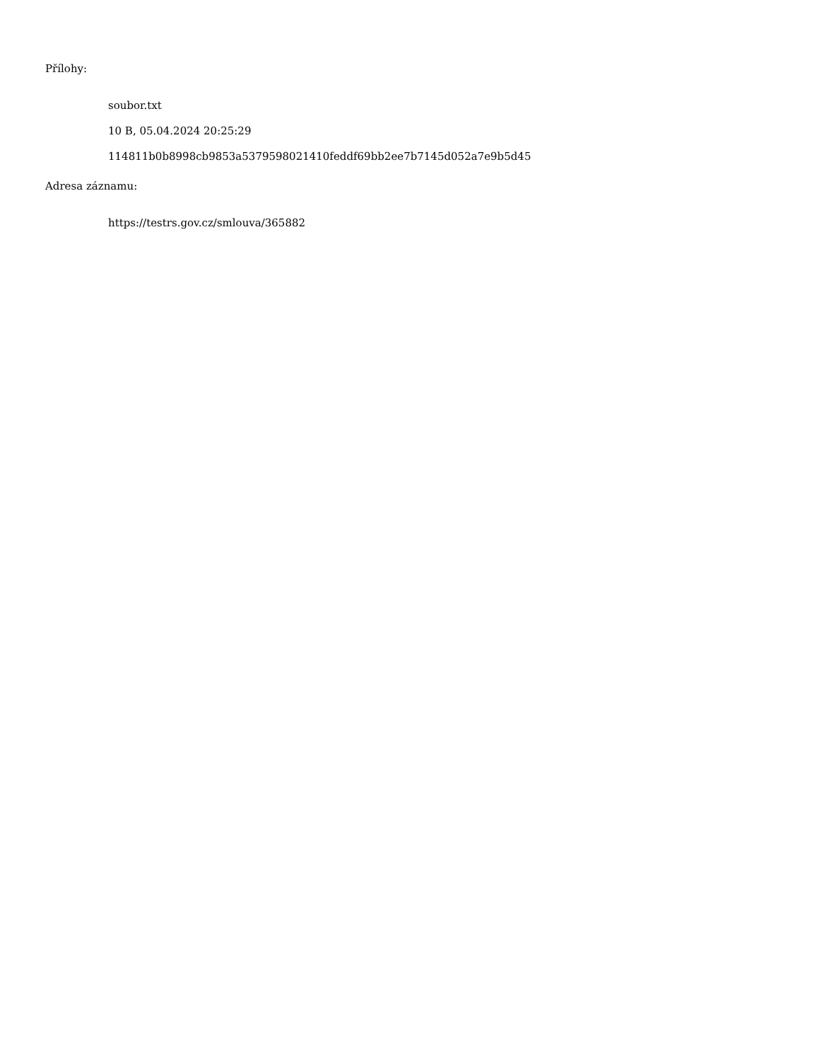Přílohy:
soubor.txt
10 B, 05.04.2024 20:25:29
114811b0b8998cb9853a5379598021410feddf69bb2ee7b7145d052a7e9b5d45
Adresa záznamu:
https://testrs.gov.cz/smlouva/365882